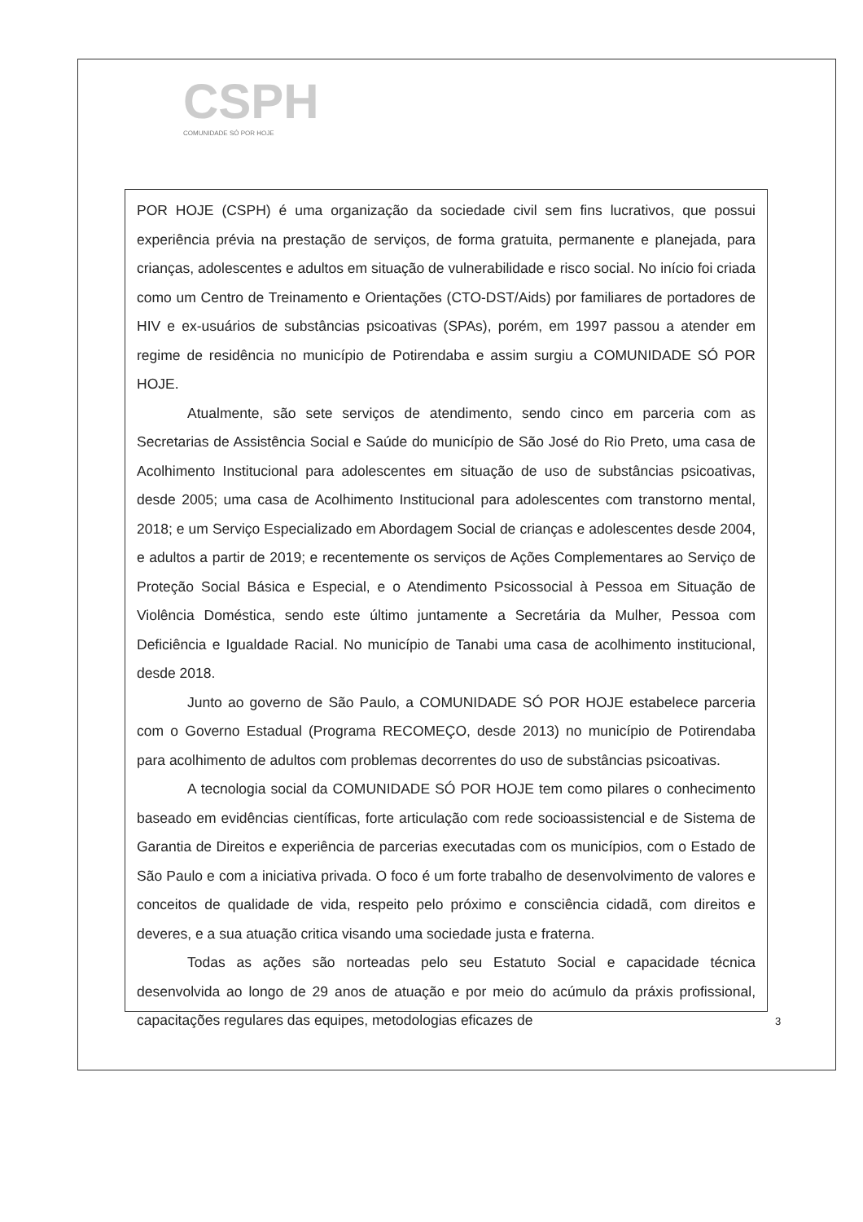CSPH
COMUNIDADE SÓ POR HOJE
POR HOJE (CSPH) é uma organização da sociedade civil sem fins lucrativos, que possui experiência prévia na prestação de serviços, de forma gratuita, permanente e planejada, para crianças, adolescentes e adultos em situação de vulnerabilidade e risco social. No início foi criada como um Centro de Treinamento e Orientações (CTO-DST/Aids) por familiares de portadores de HIV e ex-usuários de substâncias psicoativas (SPAs), porém, em 1997 passou a atender em regime de residência no município de Potirendaba e assim surgiu a COMUNIDADE SÓ POR HOJE.
Atualmente, são sete serviços de atendimento, sendo cinco em parceria com as Secretarias de Assistência Social e Saúde do município de São José do Rio Preto, uma casa de Acolhimento Institucional para adolescentes em situação de uso de substâncias psicoativas, desde 2005; uma casa de Acolhimento Institucional para adolescentes com transtorno mental, 2018; e um Serviço Especializado em Abordagem Social de crianças e adolescentes desde 2004, e adultos a partir de 2019; e recentemente os serviços de Ações Complementares ao Serviço de Proteção Social Básica e Especial, e o Atendimento Psicossocial à Pessoa em Situação de Violência Doméstica, sendo este último juntamente a Secretária da Mulher, Pessoa com Deficiência e Igualdade Racial. No município de Tanabi uma casa de acolhimento institucional, desde 2018.
Junto ao governo de São Paulo, a COMUNIDADE SÓ POR HOJE estabelece parceria com o Governo Estadual (Programa RECOMEÇO, desde 2013) no município de Potirendaba para acolhimento de adultos com problemas decorrentes do uso de substâncias psicoativas.
A tecnologia social da COMUNIDADE SÓ POR HOJE tem como pilares o conhecimento baseado em evidências científicas, forte articulação com rede socioassistencial e de Sistema de Garantia de Direitos e experiência de parcerias executadas com os municípios, com o Estado de São Paulo e com a iniciativa privada. O foco é um forte trabalho de desenvolvimento de valores e conceitos de qualidade de vida, respeito pelo próximo e consciência cidadã, com direitos e deveres, e a sua atuação critica visando uma sociedade justa e fraterna.
Todas as ações são norteadas pelo seu Estatuto Social e capacidade técnica desenvolvida ao longo de 29 anos de atuação e por meio do acúmulo da práxis profissional, capacitações regulares das equipes, metodologias eficazes de
3